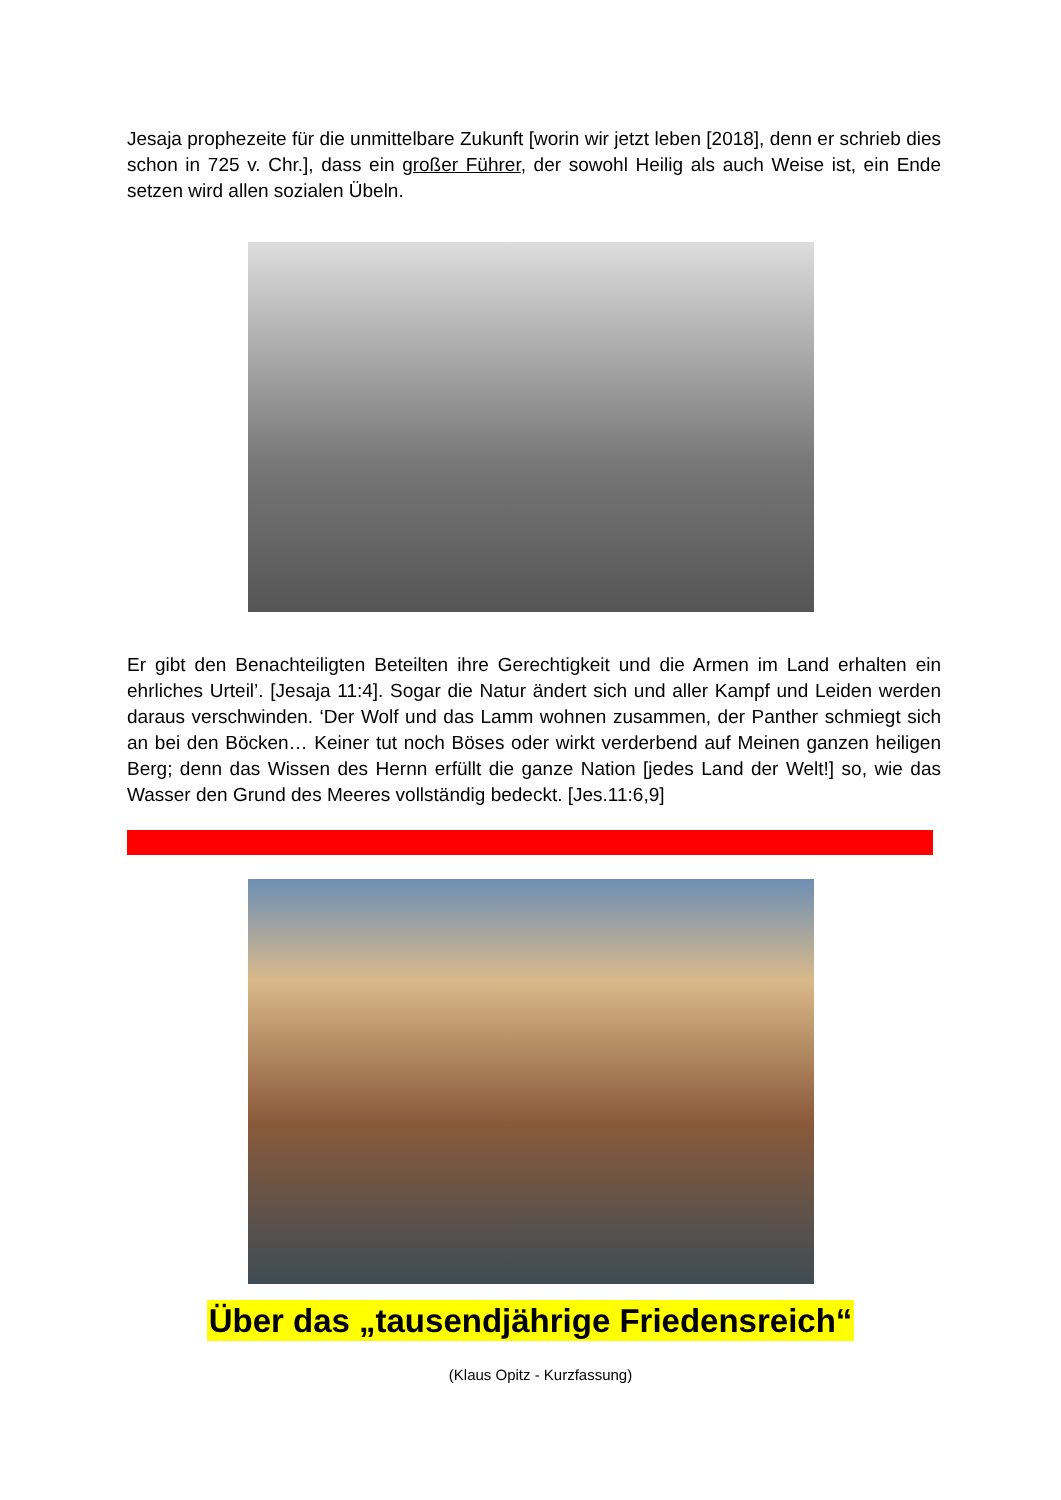Jesaja prophezeite für die unmittelbare Zukunft [worin wir jetzt leben [2018], denn er schrieb dies schon in 725 v. Chr.], dass ein großer Führer, der sowohl Heilig als auch Weise ist, ein Ende setzen wird allen sozialen Übeln.
Er gibt den Benachteiligten Beteilten ihre Gerechtigkeit und die Armen im Land erhalten ein ehrliches Urteil’. [Jesaja 11:4]. Sogar die Natur ändert sich und aller Kampf und Leiden werden daraus verschwinden. ‘Der Wolf und das Lamm wohnen zusammen, der Panther schmiegt sich an bei den Böcken… Keiner tut noch Böses oder wirkt verderbend auf Meinen ganzen heiligen Berg; denn das Wissen des Hernn erfüllt die ganze Nation [jedes Land der Welt!] so, wie das Wasser den Grund des Meeres vollständig bedeckt. [Jes.11:6,9]
Über das „tausendjährige Friedensreich“
(Klaus Opitz - Kurzfassung)